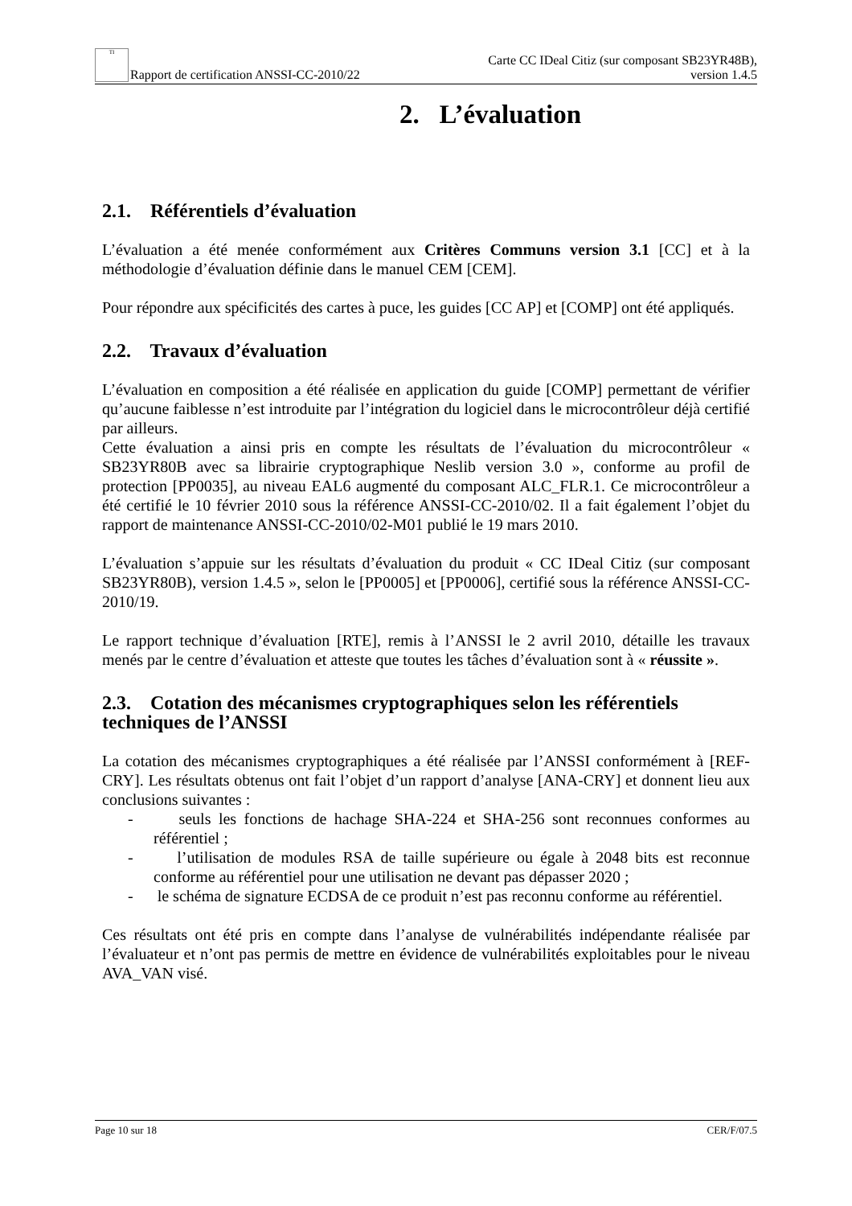TI Rapport de certification ANSSI-CC-2010/22
Carte CC IDeal Citiz (sur composant SB23YR48B),
version 1.4.5
2. L’évaluation
2.1. Référentiels d’évaluation
L’évaluation a été menée conformément aux Critères Communs version 3.1 [CC] et à la méthodologie d’évaluation définie dans le manuel CEM [CEM].
Pour répondre aux spécificités des cartes à puce, les guides [CC AP] et [COMP] ont été appliqués.
2.2. Travaux d’évaluation
L’évaluation en composition a été réalisée en application du guide [COMP] permettant de vérifier qu’aucune faiblesse n’est introduite par l’intégration du logiciel dans le microcontrôleur déjà certifié par ailleurs.
Cette évaluation a ainsi pris en compte les résultats de l’évaluation du microcontrôleur « SB23YR80B avec sa librairie cryptographique Neslib version 3.0 », conforme au profil de protection [PP0035], au niveau EAL6 augmenté du composant ALC_FLR.1. Ce microcontrôleur a été certifié le 10 février 2010 sous la référence ANSSI-CC-2010/02. Il a fait également l’objet du rapport de maintenance ANSSI-CC-2010/02-M01 publié le 19 mars 2010.
L’évaluation s’appuie sur les résultats d’évaluation du produit « CC IDeal Citiz (sur composant SB23YR80B), version 1.4.5 », selon le [PP0005] et [PP0006], certifié sous la référence ANSSI-CC-2010/19.
Le rapport technique d’évaluation [RTE], remis à l’ANSSI le 2 avril 2010, détaille les travaux menés par le centre d’évaluation et atteste que toutes les tâches d’évaluation sont à « réussite ».
2.3. Cotation des mécanismes cryptographiques selon les référentiels techniques de l’ANSSI
La cotation des mécanismes cryptographiques a été réalisée par l’ANSSI conformément à [REF-CRY]. Les résultats obtenus ont fait l’objet d’un rapport d’analyse [ANA-CRY] et donnent lieu aux conclusions suivantes :
- seuls les fonctions de hachage SHA-224 et SHA-256 sont reconnues conformes au référentiel ;
- l’utilisation de modules RSA de taille supérieure ou égale à 2048 bits est reconnue conforme au référentiel pour une utilisation ne devant pas dépasser 2020 ;
- le schéma de signature ECDSA de ce produit n’est pas reconnu conforme au référentiel.
Ces résultats ont été pris en compte dans l’analyse de vulnérabilités indépendante réalisée par l’évaluateur et n’ont pas permis de mettre en évidence de vulnérabilités exploitables pour le niveau AVA_VAN visé.
Page 10 sur 18 CER/F/07.5